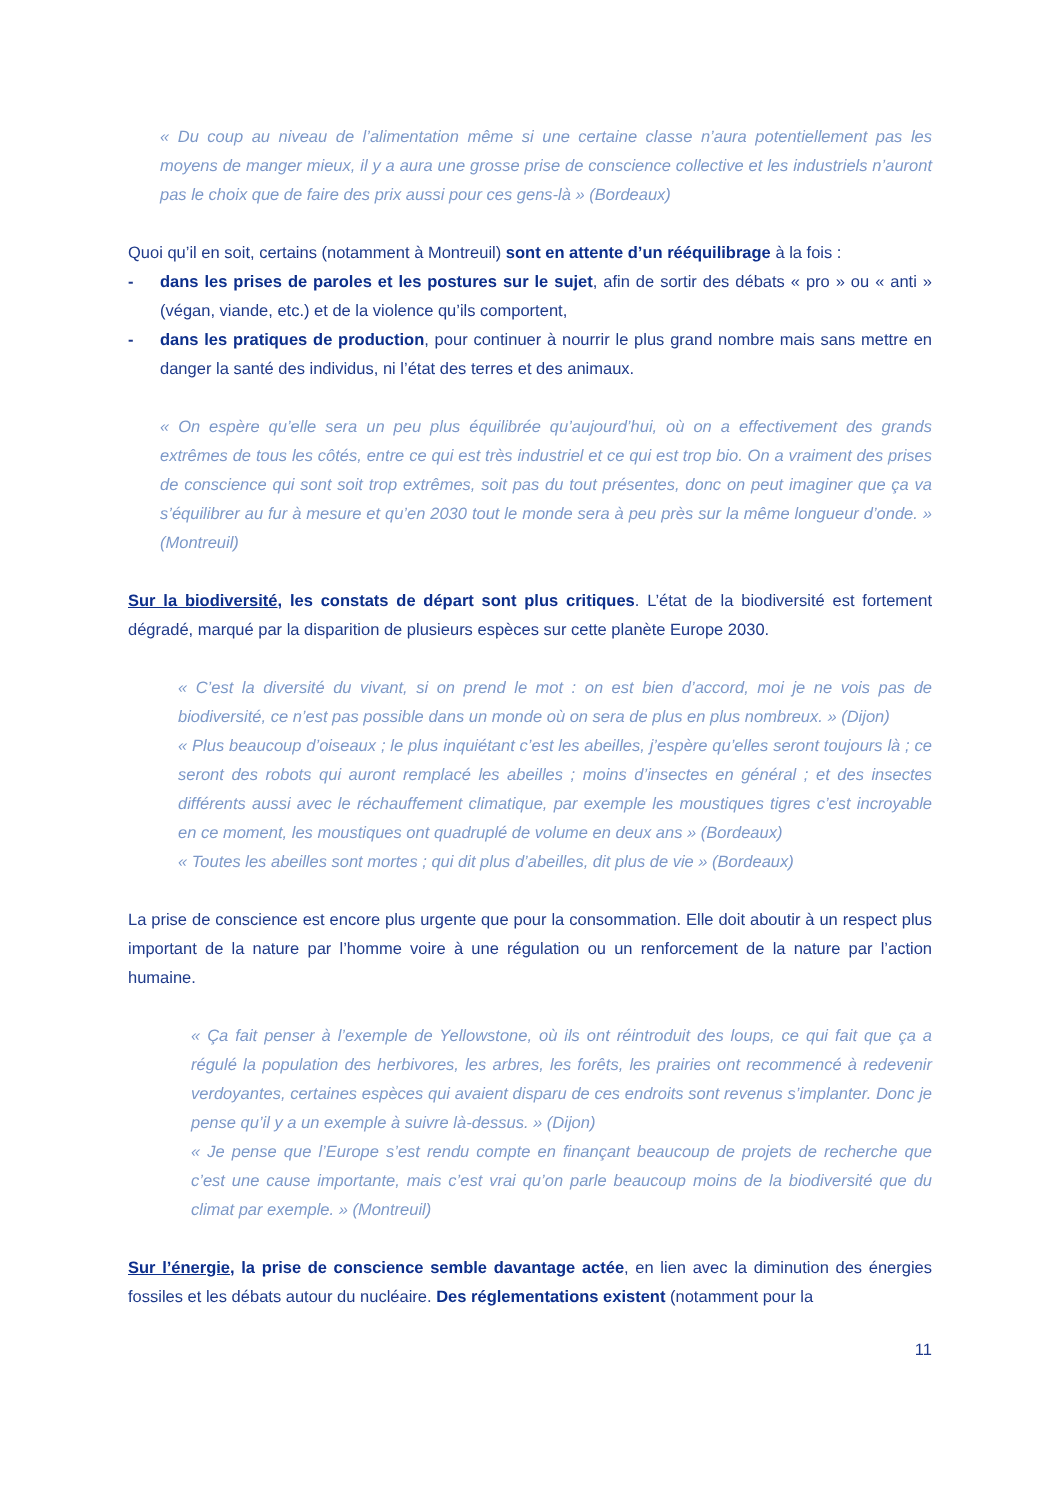« Du coup au niveau de l’alimentation même si une certaine classe n’aura potentiellement pas les moyens de manger mieux, il y a aura une grosse prise de conscience collective et les industriels n’auront pas le choix que de faire des prix aussi pour ces gens-là » (Bordeaux)
Quoi qu’il en soit, certains (notamment à Montreuil) sont en attente d’un rééquilibrage à la fois :
- dans les prises de paroles et les postures sur le sujet, afin de sortir des débats « pro » ou « anti » (végan, viande, etc.) et de la violence qu’ils comportent,
- dans les pratiques de production, pour continuer à nourrir le plus grand nombre mais sans mettre en danger la santé des individus, ni l’état des terres et des animaux.
« On espère qu’elle sera un peu plus équilibrée qu’aujourd’hui, où on a effectivement des grands extrêmes de tous les côtés, entre ce qui est très industriel et ce qui est trop bio. On a vraiment des prises de conscience qui sont soit trop extrêmes, soit pas du tout présentes, donc on peut imaginer que ça va s’équilibrer au fur à mesure et qu’en 2030 tout le monde sera à peu près sur la même longueur d’onde. » (Montreuil)
Sur la biodiversité, les constats de départ sont plus critiques. L’état de la biodiversité est fortement dégradé, marqué par la disparition de plusieurs espèces sur cette planète Europe 2030.
« C’est la diversité du vivant, si on prend le mot : on est bien d’accord, moi je ne vois pas de biodiversité, ce n’est pas possible dans un monde où on sera de plus en plus nombreux. » (Dijon)
« Plus beaucoup d’oiseaux ; le plus inquiétant c’est les abeilles, j’espère qu’elles seront toujours là ; ce seront des robots qui auront remplacé les abeilles ; moins d’insectes en général ; et des insectes différents aussi avec le réchauffement climatique, par exemple les moustiques tigres c’est incroyable en ce moment, les moustiques ont quadruplé de volume en deux ans » (Bordeaux)
« Toutes les abeilles sont mortes ; qui dit plus d’abeilles, dit plus de vie » (Bordeaux)
La prise de conscience est encore plus urgente que pour la consommation. Elle doit aboutir à un respect plus important de la nature par l’homme voire à une régulation ou un renforcement de la nature par l’action humaine.
« Ça fait penser à l’exemple de Yellowstone, où ils ont réintroduit des loups, ce qui fait que ça a régulé la population des herbivores, les arbres, les forêts, les prairies ont recommencé à redevenir verdoyantes, certaines espèces qui avaient disparu de ces endroits sont revenus s’implanter. Donc je pense qu’il y a un exemple à suivre là-dessus. » (Dijon)
« Je pense que l’Europe s’est rendu compte en finançant beaucoup de projets de recherche que c’est une cause importante, mais c’est vrai qu’on parle beaucoup moins de la biodiversité que du climat par exemple. » (Montreuil)
Sur l’énergie, la prise de conscience semble davantage actée, en lien avec la diminution des énergies fossiles et les débats autour du nucléaire. Des réglementations existent (notamment pour la
11